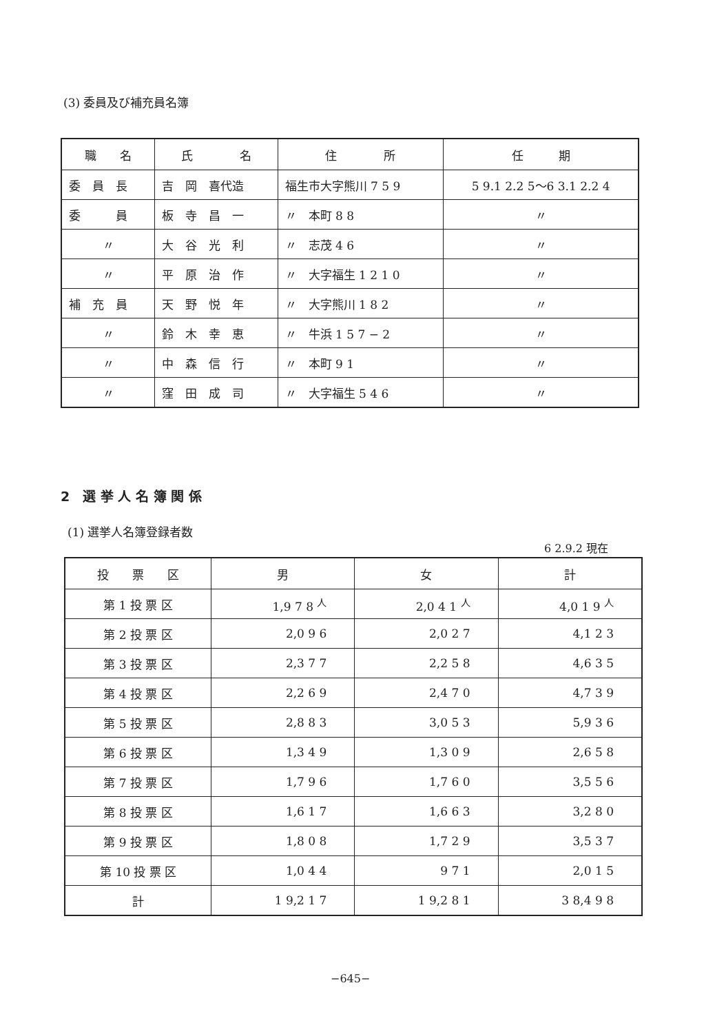(3) 委員及び補充員名簿
| 職 名 | 氏 名 | 住 所 | 任 期 |
| --- | --- | --- | --- |
| 委 員 長 | 吉 岡 喜代造 | 福生市大字熊川 7 5 9 | 5 9.1 2.2 5～6 3.1 2.2 4 |
| 委 員 | 板 寺 昌 一 | 〃 本町 8 8 | 〃 |
| 〃 | 大 谷 光 利 | 〃 志茂 4 6 | 〃 |
| 〃 | 平 原 治 作 | 〃 大字福生 1 2 1 0 | 〃 |
| 補 充 員 | 天 野 悦 年 | 〃 大字熊川 1 8 2 | 〃 |
| 〃 | 鈴 木 幸 恵 | 〃 牛浜 1 5 7 − 2 | 〃 |
| 〃 | 中 森 信 行 | 〃 本町 9 1 | 〃 |
| 〃 | 窪 田 成 司 | 〃 大字福生 5 4 6 | 〃 |
2　選 挙 人 名 簿 関 係
(1) 選挙人名簿登録者数
6 2.9.2 現在
| 投 票 区 | 男 | 女 | 計 |
| --- | --- | --- | --- |
| 第 1 投 票 区 | 1,9 7 8 <sup>人</sup> | 2,0 4 1 <sup>人</sup> | 4,0 1 9 <sup>人</sup> |
| 第 2 投 票 区 | 2,0 9 6 | 2,0 2 7 | 4,1 2 3 |
| 第 3 投 票 区 | 2,3 7 7 | 2,2 5 8 | 4,6 3 5 |
| 第 4 投 票 区 | 2,2 6 9 | 2,4 7 0 | 4,7 3 9 |
| 第 5 投 票 区 | 2,8 8 3 | 3,0 5 3 | 5,9 3 6 |
| 第 6 投 票 区 | 1,3 4 9 | 1,3 0 9 | 2,6 5 8 |
| 第 7 投 票 区 | 1,7 9 6 | 1,7 6 0 | 3,5 5 6 |
| 第 8 投 票 区 | 1,6 1 7 | 1,6 6 3 | 3,2 8 0 |
| 第 9 投 票 区 | 1,8 0 8 | 1,7 2 9 | 3,5 3 7 |
| 第 10 投 票 区 | 1,0 4 4 | 9 7 1 | 2,0 1 5 |
| 計 | 1 9,2 1 7 | 1 9,2 8 1 | 3 8,4 9 8 |
−645−